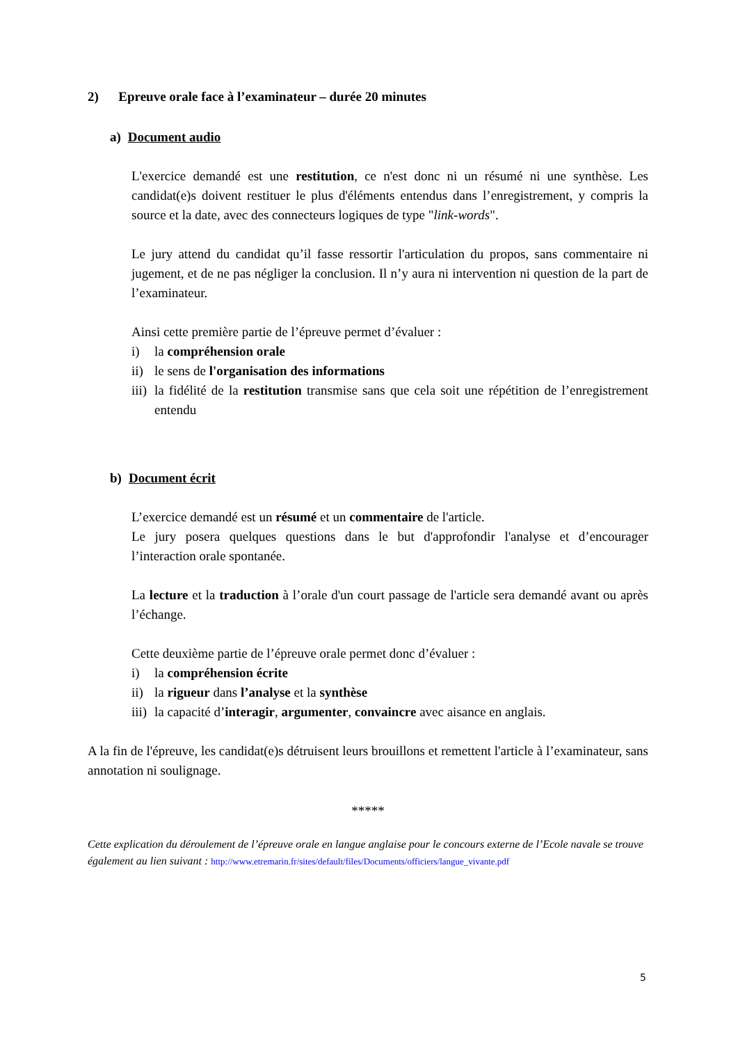2) Epreuve orale face à l’examinateur – durée 20 minutes
a) Document audio
L'exercice demandé est une restitution, ce n'est donc ni un résumé ni une synthèse. Les candidat(e)s doivent restituer le plus d'éléments entendus dans l’enregistrement, y compris la source et la date, avec des connecteurs logiques de type "link-words".
Le jury attend du candidat qu’il fasse ressortir l'articulation du propos, sans commentaire ni jugement, et de ne pas négliger la conclusion. Il n’y aura ni intervention ni question de la part de l’examinateur.
Ainsi cette première partie de l’épreuve permet d’évaluer :
i) la compréhension orale
ii) le sens de l'organisation des informations
iii) la fidélité de la restitution transmise sans que cela soit une répétition de l’enregistrement entendu
b) Document écrit
L’exercice demandé est un résumé et un commentaire de l'article.
Le jury posera quelques questions dans le but d'approfondir l'analyse et d’encourager l’interaction orale spontanée.
La lecture et la traduction à l’orale d'un court passage de l'article sera demandé avant ou après l’échange.
Cette deuxième partie de l’épreuve orale permet donc d’évaluer :
i) la compréhension écrite
ii) la rigueur dans l’analyse et la synthèse
iii) la capacité d’interagir, argumenter, convaincre avec aisance en anglais.
A la fin de l'épreuve, les candidat(e)s détruisent leurs brouillons et remettent l'article à l’examinateur, sans annotation ni soulignage.
*****
Cette explication du déroulement de l’épreuve orale en langue anglaise pour le concours externe de l’Ecole navale se trouve également au lien suivant : http://www.etremarin.fr/sites/default/files/Documents/officiers/langue_vivante.pdf
5